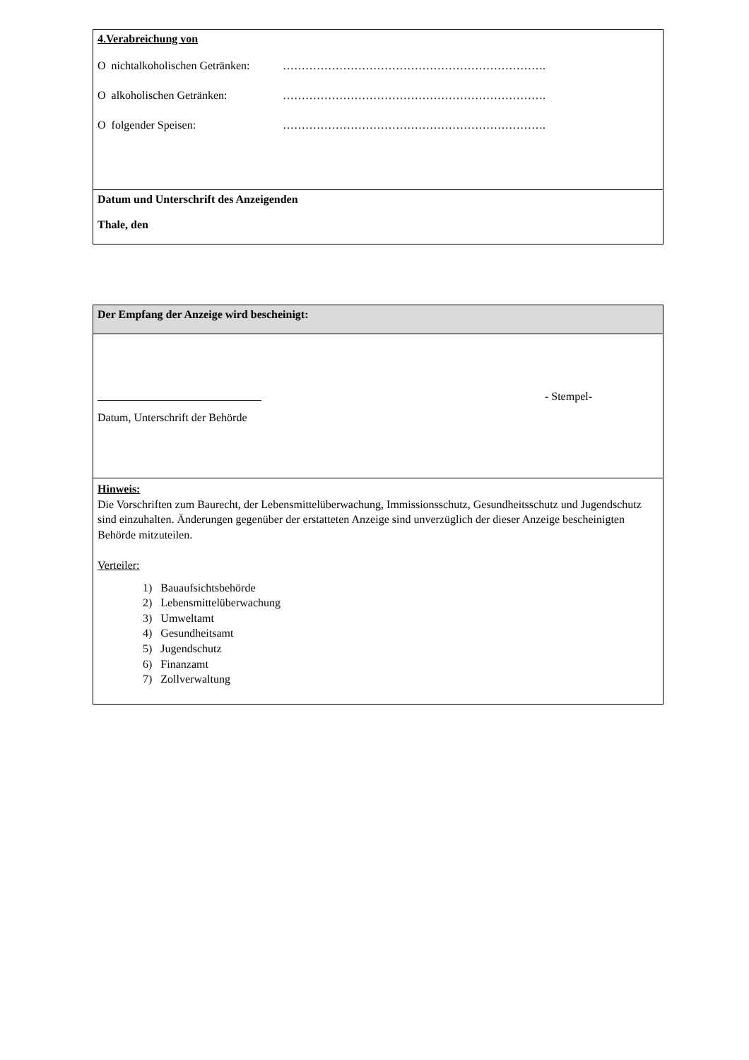| 4.Verabreichung von O nichtalkoholischen Getränken: ……………………………………………………………. O alkoholischen Getränken: ……………………………………………………………. O folgender Speisen: ……………………………………………………………. |
| Datum und Unterschrift des Anzeigenden Thale, den |
| Der Empfang der Anzeige wird bescheinigt: |
| - Stempel- Datum, Unterschrift der Behörde |
| Hinweis: Die Vorschriften zum Baurecht, der Lebensmittelüberwachung, Immissionsschutz, Gesundheitsschutz und Jugendschutz sind einzuhalten. Änderungen gegenüber der erstatteten Anzeige sind unverzüglich der dieser Anzeige bescheinigten Behörde mitzuteilen. Verteiler: 1) Bauaufsichtsbehörde 2) Lebensmittelüberwachung 3) Umweltamt 4) Gesundheitsamt 5) Jugendschutz 6) Finanzamt 7) Zollverwaltung |